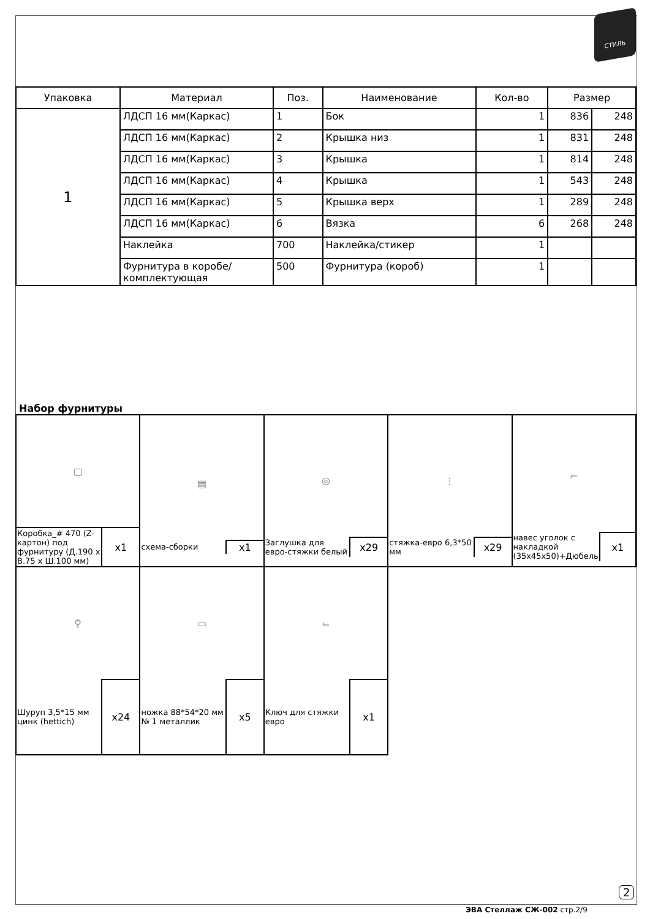СТИЛЬ
| Упаковка | Материал | Поз. | Наименование | Кол-во | Размер | |
| --- | --- | --- | --- | --- | --- | --- |
| 1 | ЛДСП 16 мм(Каркас) | 1 | Бок | 1 | 836 | 248 |
| | ЛДСП 16 мм(Каркас) | 2 | Крышка низ | 1 | 831 | 248 |
| | ЛДСП 16 мм(Каркас) | 3 | Крышка | 1 | 814 | 248 |
| | ЛДСП 16 мм(Каркас) | 4 | Крышка | 1 | 543 | 248 |
| | ЛДСП 16 мм(Каркас) | 5 | Крышка верх | 1 | 289 | 248 |
| | ЛДСП 16 мм(Каркас) | 6 | Вязка | 6 | 268 | 248 |
| | Наклейка | 700 | Наклейка/стикер | 1 | | |
| | Фурнитура в коробе/комплектующая | 500 | Фурнитура (короб) | 1 | | |
Набор фурнитуры
| / ▢ / / / Коробка_# 470 (Z-картон) под фурнитуру (Д.190 х В.75 х Ш.100 мм) / x1 / | / ▤ / / / схема-сборки / x1 / | / ◎ / / / Заглушка для евро-стяжки белый / x29 / | / ⫶ / / / стяжка-евро 6,3*50 мм / x29 / | / ⌐ / / / навес уголок с накладкой (35х45х50)+Дюбель / x1 / |
| / ⚲ / / / Шуруп 3,5*15 мм цинк (hettich) / x24 / | / ▭ / / / ножка 88*54*20 мм № 1 металлик / x5 / | / ⌙ / / / Ключ для стяжки евро / x1 / | | |
2
ЭВА Стеллаж СЖ-002 стр.2/9